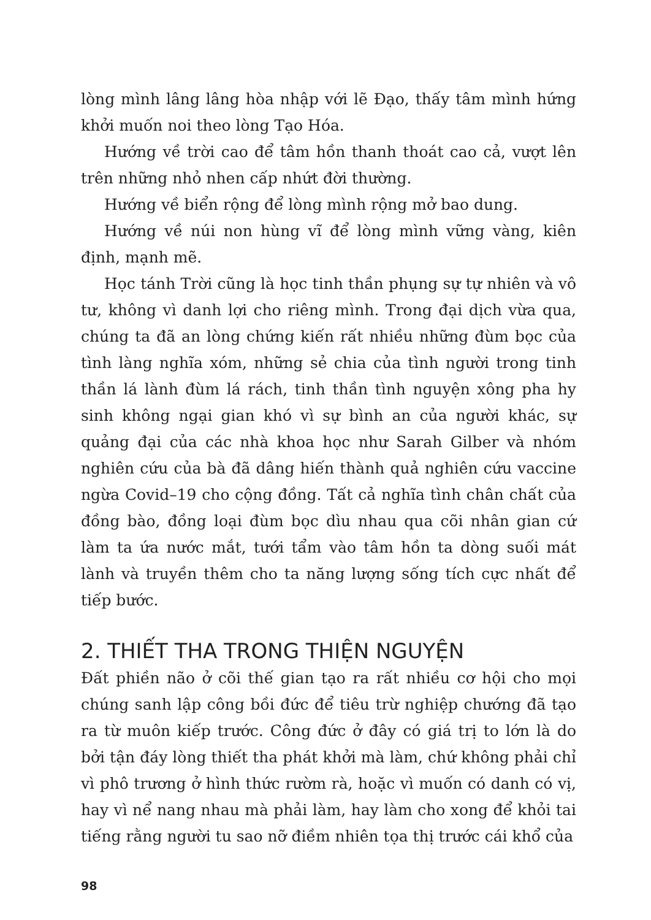lòng mình lâng lâng hòa nhập với lẽ Đạo, thấy tâm mình hứng khởi muốn noi theo lòng Tạo Hóa.
Hướng về trời cao để tâm hồn thanh thoát cao cả, vượt lên trên những nhỏ nhen cấp nhứt đời thường.
Hướng về biển rộng để lòng mình rộng mở bao dung.
Hướng về núi non hùng vĩ để lòng mình vững vàng, kiên định, mạnh mẽ.
Học tánh Trời cũng là học tinh thần phụng sự tự nhiên và vô tư, không vì danh lợi cho riêng mình. Trong đại dịch vừa qua, chúng ta đã an lòng chứng kiến rất nhiều những đùm bọc của tình làng nghĩa xóm, những sẻ chia của tình người trong tinh thần lá lành đùm lá rách, tinh thần tình nguyện xông pha hy sinh không ngại gian khó vì sự bình an của người khác, sự quảng đại của các nhà khoa học như Sarah Gilber và nhóm nghiên cứu của bà đã dâng hiến thành quả nghiên cứu vaccine ngừa Covid–19 cho cộng đồng. Tất cả nghĩa tình chân chất của đồng bào, đồng loại đùm bọc dìu nhau qua cõi nhân gian cứ làm ta ứa nước mắt, tưới tẩm vào tâm hồn ta dòng suối mát lành và truyền thêm cho ta năng lượng sống tích cực nhất để tiếp bước.
2. THIẾT THA TRONG THIỆN NGUYỆN
Đất phiền não ở cõi thế gian tạo ra rất nhiều cơ hội cho mọi chúng sanh lập công bồi đức để tiêu trừ nghiệp chướng đã tạo ra từ muôn kiếp trước. Công đức ở đây có giá trị to lớn là do bởi tận đáy lòng thiết tha phát khởi mà làm, chứ không phải chỉ vì phô trương ở hình thức rườm rà, hoặc vì muốn có danh có vị, hay vì nể nang nhau mà phải làm, hay làm cho xong để khỏi tai tiếng rằng người tu sao nỡ điềm nhiên tọa thị trước cái khổ của
98